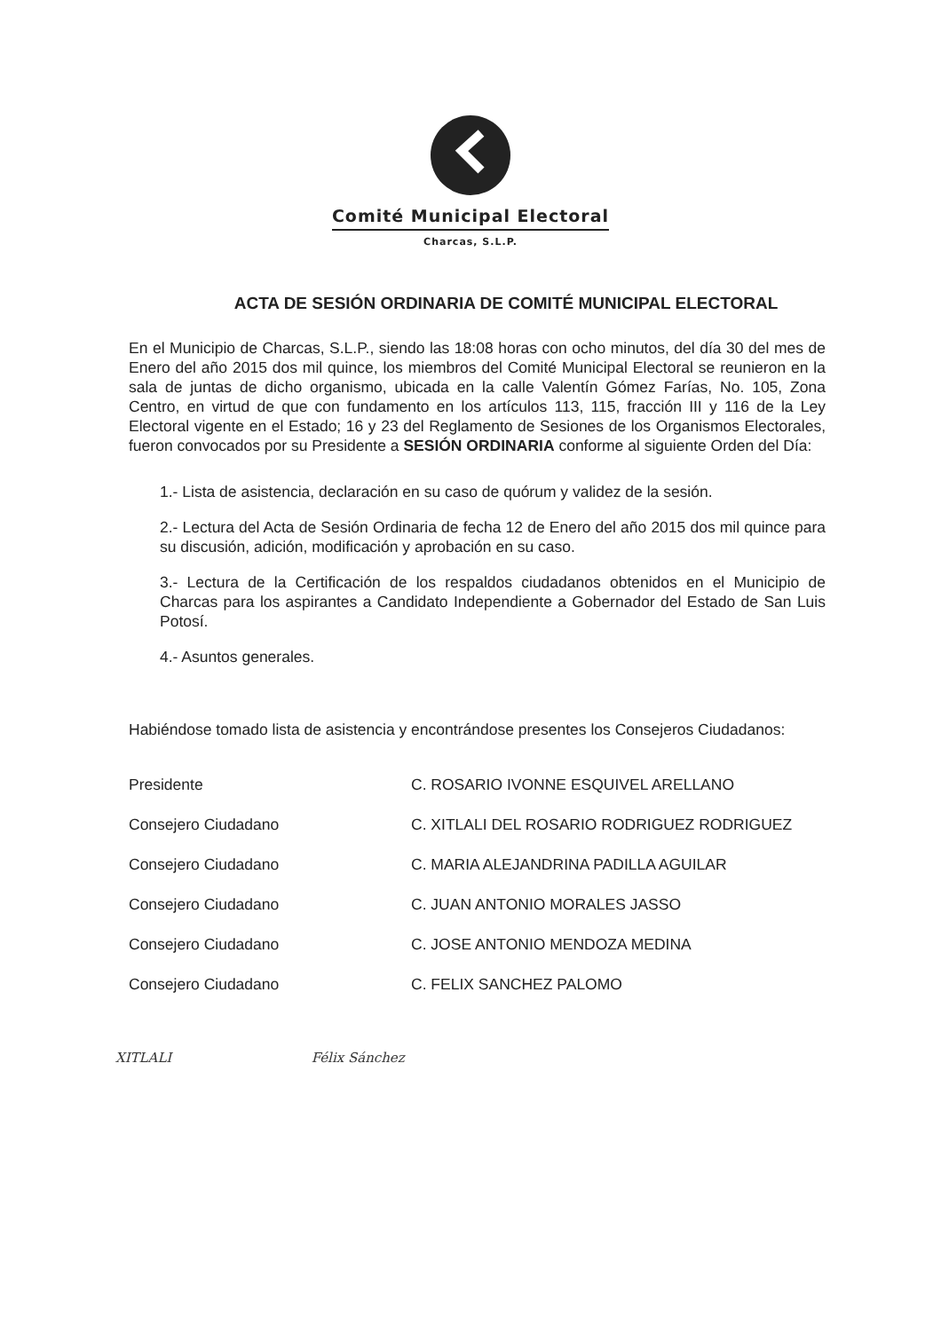Comité Municipal Electoral
Charcas, S.L.P.
ACTA DE SESIÓN ORDINARIA DE COMITÉ MUNICIPAL ELECTORAL
En el Municipio de Charcas, S.L.P., siendo las 18:08 horas con ocho minutos, del día 30 del mes de Enero del año 2015 dos mil quince, los miembros del Comité Municipal Electoral se reunieron en la sala de juntas de dicho organismo, ubicada en la calle Valentín Gómez Farías, No. 105, Zona Centro, en virtud de que con fundamento en los artículos 113, 115, fracción III y 116 de la Ley Electoral vigente en el Estado; 16 y 23 del Reglamento de Sesiones de los Organismos Electorales, fueron convocados por su Presidente a SESIÓN ORDINARIA conforme al siguiente Orden del Día:
1.- Lista de asistencia, declaración en su caso de quórum y validez de la sesión.
2.- Lectura del Acta de Sesión Ordinaria de fecha 12 de Enero del año 2015 dos mil quince para su discusión, adición, modificación y aprobación en su caso.
3.- Lectura de la Certificación de los respaldos ciudadanos obtenidos en el Municipio de Charcas para los aspirantes a Candidato Independiente a Gobernador del Estado de San Luis Potosí.
4.- Asuntos generales.
Habiéndose tomado lista de asistencia y encontrándose presentes los Consejeros Ciudadanos:
| Presidente | C. ROSARIO IVONNE ESQUIVEL ARELLANO |
| Consejero Ciudadano | C. XITLALI DEL ROSARIO RODRIGUEZ RODRIGUEZ |
| Consejero Ciudadano | C. MARIA ALEJANDRINA PADILLA AGUILAR |
| Consejero Ciudadano | C. JUAN ANTONIO MORALES JASSO |
| Consejero Ciudadano | C. JOSE ANTONIO MENDOZA MEDINA |
| Consejero Ciudadano | C. FELIX SANCHEZ PALOMO |
XITLALI Félix Sánchez